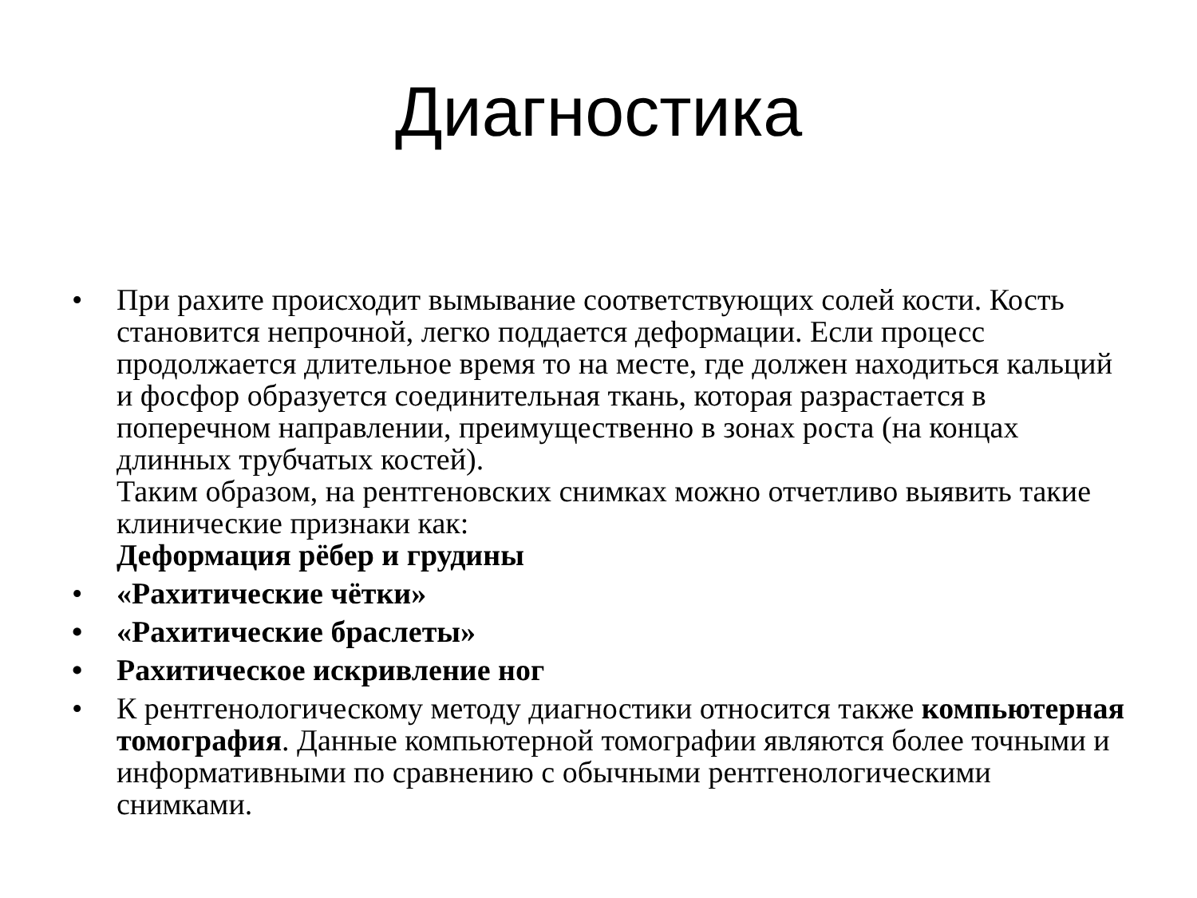Диагностика
• При рахите происходит вымывание соответствующих солей кости. Кость становится непрочной, легко поддается деформации. Если процесс продолжается длительное время то на месте, где должен находиться кальций и фосфор образуется соединительная ткань, которая разрастается в поперечном направлении, преимущественно в зонах роста (на концах длинных трубчатых костей).
Таким образом, на рентгеновских снимках можно отчетливо выявить такие клинические признаки как:
Деформация рёбер и грудины
• «Рахитические чётки»
• «Рахитические браслеты»
• Рахитическое искривление ног
• К рентгенологическому методу диагностики относится также компьютерная томография. Данные компьютерной томографии являются более точными и информативными по сравнению с обычными рентгенологическими снимками.